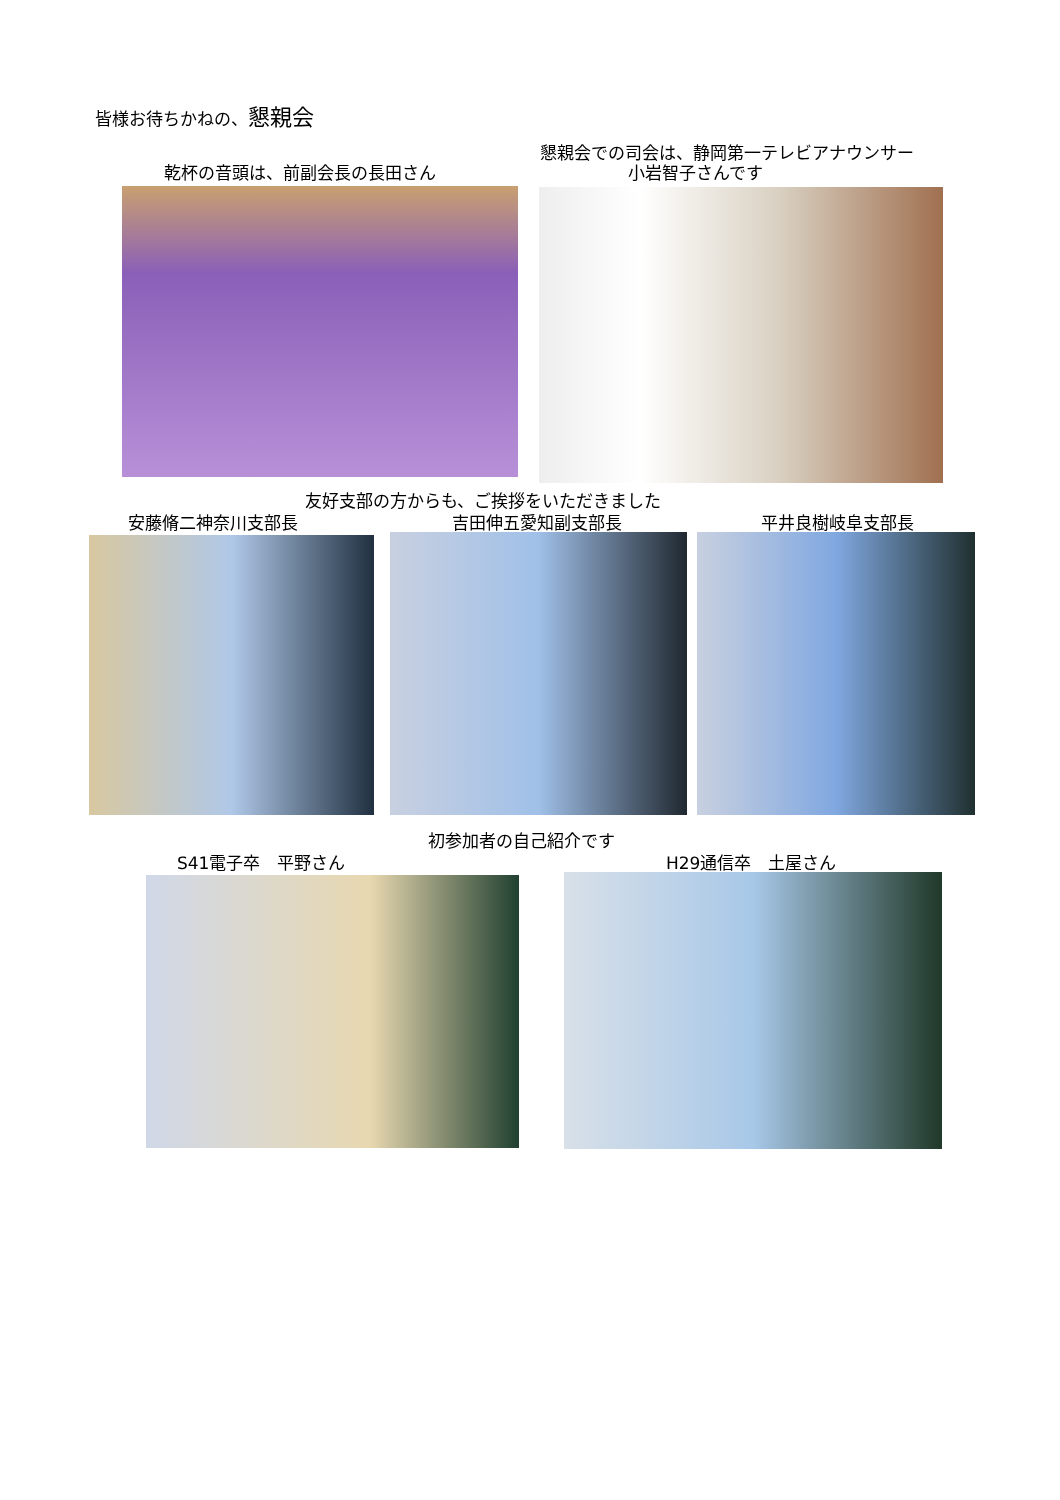皆様お待ちかねの、懇親会
乾杯の音頭は、前副会長の長田さん
懇親会での司会は、静岡第一テレビアナウンサー
小岩智子さんです
友好支部の方からも、ご挨拶をいただきました
安藤脩二神奈川支部長 吉田伸五愛知副支部長 平井良樹岐阜支部長
初参加者の自己紹介です
S41電子卒　平野さん H29通信卒　土屋さん